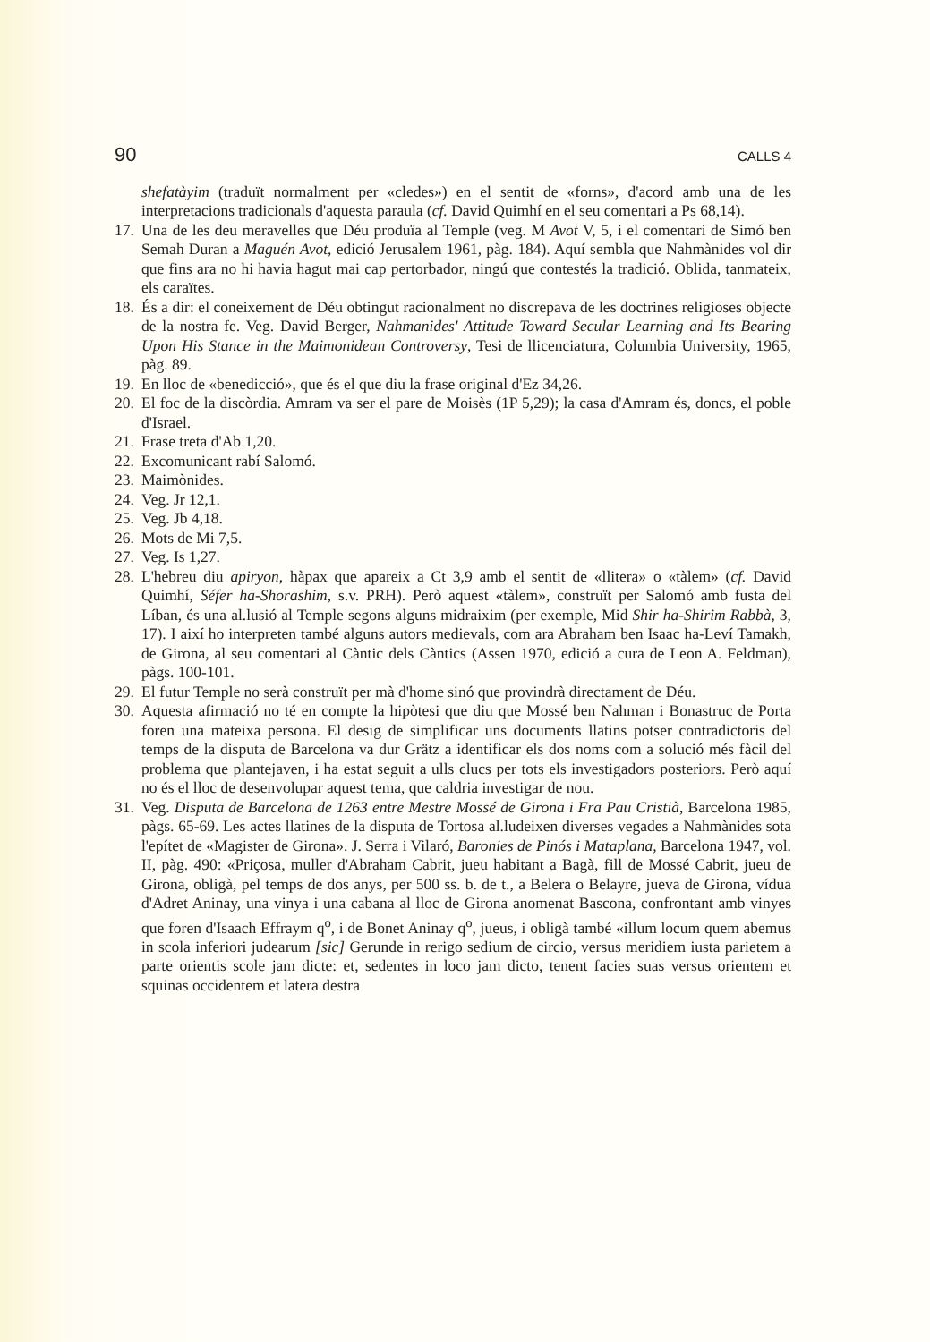90 CALLS 4
shefatàyim (traduït normalment per «cledes») en el sentit de «forns», d'acord amb una de les interpretacions tradicionals d'aquesta paraula (cf. David Quimhí en el seu comentari a Ps 68,14).
17. Una de les deu meravelles que Déu produïa al Temple (veg. M Avot V, 5, i el comentari de Simó ben Semah Duran a Maguén Avot, edició Jerusalem 1961, pàg. 184). Aquí sembla que Nahmànides vol dir que fins ara no hi havia hagut mai cap pertorbador, ningú que contestés la tradició. Oblida, tanmateix, els caraïtes.
18. És a dir: el coneixement de Déu obtingut racionalment no discrepava de les doctrines religioses objecte de la nostra fe. Veg. David Berger, Nahmanides' Attitude Toward Secular Learning and Its Bearing Upon His Stance in the Maimonidean Controversy, Tesi de llicenciatura, Columbia University, 1965, pàg. 89.
19. En lloc de «benedicció», que és el que diu la frase original d'Ez 34,26.
20. El foc de la discòrdia. Amram va ser el pare de Moisès (1P 5,29); la casa d'Amram és, doncs, el poble d'Israel.
21. Frase treta d'Ab 1,20.
22. Excomunicant rabí Salomó.
23. Maimònides.
24. Veg. Jr 12,1.
25. Veg. Jb 4,18.
26. Mots de Mi 7,5.
27. Veg. Is 1,27.
28. L'hebreu diu apiryon, hàpax que apareix a Ct 3,9 amb el sentit de «llitera» o «tàlem» (cf. David Quimhí, Séfer ha-Shorashim, s.v. PRH). Però aquest «tàlem», construït per Salomó amb fusta del Líban, és una al.lusió al Temple segons alguns midraixim (per exemple, Mid Shir ha-Shirim Rabbà, 3, 17). I així ho interpreten també alguns autors medievals, com ara Abraham ben Isaac ha-Leví Tamakh, de Girona, al seu comentari al Càntic dels Càntics (Assen 1970, edició a cura de Leon A. Feldman), pàgs. 100-101.
29. El futur Temple no serà construït per mà d'home sinó que provindrà directament de Déu.
30. Aquesta afirmació no té en compte la hipòtesi que diu que Mossé ben Nahman i Bonastruc de Porta foren una mateixa persona. El desig de simplificar uns documents llatins potser contradictoris del temps de la disputa de Barcelona va dur Grätz a identificar els dos noms com a solució més fàcil del problema que plantejaven, i ha estat seguit a ulls clucs per tots els investigadors posteriors. Però aquí no és el lloc de desenvolupar aquest tema, que caldria investigar de nou.
31. Veg. Disputa de Barcelona de 1263 entre Mestre Mossé de Girona i Fra Pau Cristià, Barcelona 1985, pàgs. 65-69. Les actes llatines de la disputa de Tortosa al.ludeixen diverses vegades a Nahmànides sota l'epítet de «Magister de Girona». J. Serra i Vilaró, Baronies de Pinós i Mataplana, Barcelona 1947, vol. II, pàg. 490: «Priçosa, muller d'Abraham Cabrit, jueu habitant a Bagà, fill de Mossé Cabrit, jueu de Girona, obligà, pel temps de dos anys, per 500 ss. b. de t., a Belera o Belayre, jueva de Girona, vídua d'Adret Aninay, una vinya i una cabana al lloc de Girona anomenat Bascona, confrontant amb vinyes que foren d'Isaach Effraym q<sup>o</sup>, i de Bonet Aninay q<sup>o</sup>, jueus, i obligà també «illum locum quem abemus in scola inferiori judearum [sic] Gerunde in rerigo sedium de circio, versus meridiem iusta parietem a parte orientis scole jam dicte: et, sedentes in loco jam dicto, tenent facies suas versus orientem et squinas occidentem et latera destra